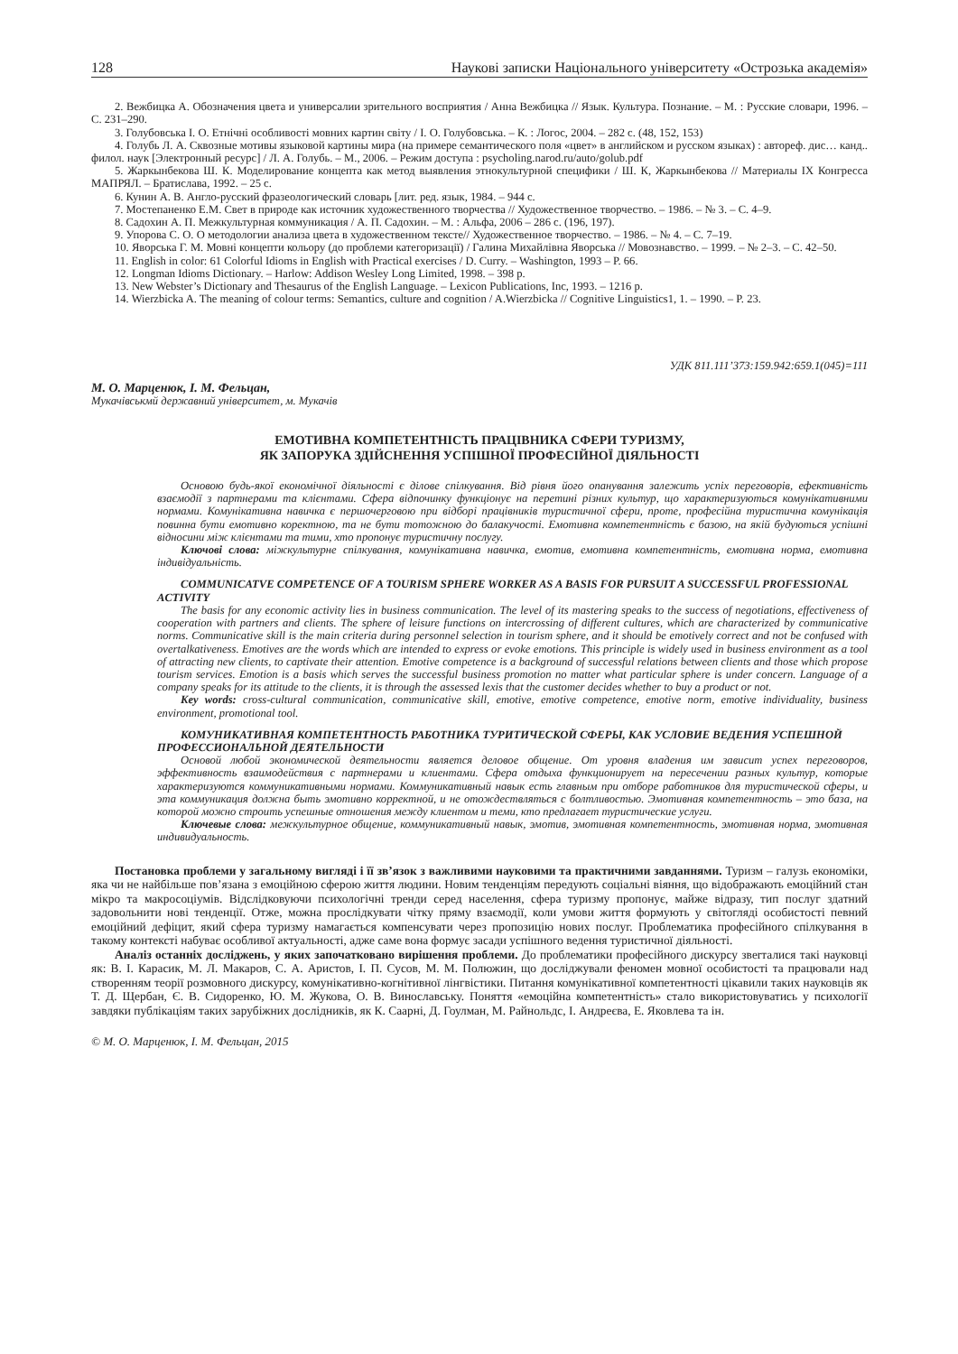128 Наукові записки Національного університету «Острозька академія»
2. Вежбицка А. Обозначения цвета и универсалии зрительного восприятия / Анна Вежбицка // Язык. Культура. Познание. – М. : Русские словари, 1996. – С. 231–290.
3. Голубовська І. О. Етнічні особливості мовних картин світу / І. О. Голубовська. – К. : Логос, 2004. – 282 с. (48, 152, 153)
4. Голубь Л. А. Сквозные мотивы языковой картины мира (на примере семантического поля «цвет» в английском и русском языках) : автореф. дис… канд.. филол. наук [Электронный ресурс] / Л. А. Голубь. – М., 2006. – Режим доступа : psycholing.narod.ru/auto/golub.pdf
5. Жаркынбекова Ш. К. Моделирование концепта как метод выявления этнокультурной специфики / Ш. К, Жаркынбекова // Материалы IX Конгресса МАПРЯЛ. – Братислава, 1992. – 25 с.
6. Кунин А. В. Англо-русский фразеологический словарь [лит. ред. язык, 1984. – 944 с.
7. Мостепаненко Е.М. Свет в природе как источник художественного творчества // Художественное творчество. – 1986. – № 3. – С. 4–9.
8. Садохин А. П. Межкультурная коммуникация / А. П. Садохин. – М. : Альфа, 2006 – 286 с. (196, 197).
9. Упорова С. О. О методологии анализа цвета в художественном тексте// Художественное творчество. – 1986. – № 4. – С. 7–19.
10. Яворська Г. М. Мовні концепти кольору (до проблеми категоризації) / Галина Михайлівна Яворська // Мовознавство. – 1999. – № 2–3. – С. 42–50.
11. English in color: 61 Colorful Idioms in English with Practical exercises / D. Curry. – Washington, 1993 – P. 66.
12. Longman Idioms Dictionary. – Harlow: Addison Wesley Long Limited, 1998. – 398 p.
13. New Webster’s Dictionary and Thesaurus of the English Language. – Lexicon Publications, Inc, 1993. – 1216 p.
14. Wierzbicka A. The meaning of colour terms: Semantics, culture and cognition / A.Wierzbicka // Cognitive Linguistics1, 1. – 1990. – P. 23.
УДК 811.111’373:159.942:659.1(045)=111
М. О. Марценюк, І. М. Фельцан,
Мукачівськмй державний університет, м. Мукачів
ЕМОТИВНА КОМПЕТЕНТНІСТЬ ПРАЦІВНИКА СФЕРИ ТУРИЗМУ,
ЯК ЗАПОРУКА ЗДІЙСНЕННЯ УСПІШНОЇ ПРОФЕСІЙНОЇ ДІЯЛЬНОСТІ
Основою будь-якої економічної діяльності є ділове спілкування. Від рівня його опанування залежить успіх переговорів, ефективність взаємодії з партнерами та клієнтами. Сфера відпочинку функціонує на перетині різних культур, що характеризуються комунікативними нормами. Комунікативна навичка є першочерговою при відборі працівників туристичної сфери, проте, професійна туристична комунікація повинна бути емотивно коректною, та не бути тотожною до балакучості. Емотивна компетентність є базою, на якій будуються успішні відносини між клієнтами та тими, хто пропонує туристичну послугу.
Ключові слова: міжкультурне спілкування, комунікативна навичка, емотив, емотивна компетентність, емотивна норма, емотивна індивідуальність.
COMMUNICATVE COMPETENCE OF A TOURISM SPHERE WORKER AS A BASIS FOR PURSUIT A SUCCESSFUL PROFESSIONAL ACTIVITY
The basis for any economic activity lies in business communication. The level of its mastering speaks to the success of negotiations, effectiveness of cooperation with partners and clients. The sphere of leisure functions on intercrossing of different cultures, which are characterized by communicative norms. Communicative skill is the main criteria during personnel selection in tourism sphere, and it should be emotively correct and not be confused with overtalkativeness. Emotives are the words which are intended to express or evoke emotions. This principle is widely used in business environment as a tool of attracting new clients, to captivate their attention. Emotive competence is a background of successful relations between clients and those which propose tourism services. Emotion is a basis which serves the successful business promotion no matter what particular sphere is under concern. Language of a company speaks for its attitude to the clients, it is through the assessed lexis that the customer decides whether to buy a product or not.
Key words: cross-cultural communication, communicative skill, emotive, emotive competence, emotive norm, emotive individuality, business environment, promotional tool.
КОМУНИКАТИВНАЯ КОМПЕТЕНТНОСТЬ РАБОТНИКА ТУРИТИЧЕСКОЙ СФЕРЫ, КАК УСЛОВИЕ ВЕДЕНИЯ УСПЕШНОЙ ПРОФЕССИОНАЛЬНОЙ ДЕЯТЕЛЬНОСТИ
Основой любой экономической деятельности является деловое общение. От уровня владения им зависит успех переговоров, эффективность взаимодействия с партнерами и клиентами. Сфера отдыха функционирует на пересечении разных культур, которые характеризуются коммуникативными нормами. Коммуникативный навык есть главным при отборе работников для туристической сферы, и эта коммуникация должна быть эмотивно корректной, и не отождествляться с болтливостью. Эмотивная компетентность – это база, на которой можно строить успешные отношения между клиентом и теми, кто предлагает туристические услуги.
Ключевые слова: межкультурное общение, коммуникативный навык, эмотив, эмотивная компетентность, эмотивная норма, эмотивная индивидуальность.
Постановка проблеми у загальному вигляді і її зв’язок з важливими науковими та практичними завданнями. Туризм – галузь економіки, яка чи не найбільше пов’язана з емоційною сферою життя людини. Новим тенденціям передують соціальні віяння, що відображають емоційний стан мікро та макросоціумів. Відслідковуючи психологічні тренди серед населення, сфера туризму пропонує, майже відразу, тип послуг здатний задовольнити нові тенденції. Отже, можна прослідкувати чітку пряму взаємодії, коли умови життя формують у світогляді особистості певний емоційний дефіцит, який сфера туризму намагається компенсувати через пропозицію нових послуг. Проблематика професійного спілкування в такому контексті набуває особливої актуальності, адже саме вона формує засади успішного ведення туристичної діяльності.
Аналіз останніх досліджень, у яких започатковано вирішення проблеми. До проблематики професійного дискурсу звerталися такі науковці як: В. І. Карасик, М. Л. Макаров, С. А. Аристов, І. П. Сусов, М. М. Полюжин, що досліджували феномен мовної особистості та працювали над створенням теорії розмовного дискурсу, комунікативно-когнітивної лінгвістики. Питання комунікативної компетентності цікавили таких науковців як Т. Д. Щербан, Є. В. Сидоренко, Ю. М. Жукова, О. В. Винославську. Поняття «емоційна компетентність» стало використовуватись у психології завдяки публікаціям таких зарубіжних дослідників, як К. Саарні, Д. Гоулман, М. Райнольдс, І. Андреєва, Е. Яковлева та ін.
© М. О. Марценюк, І. М. Фельцан, 2015